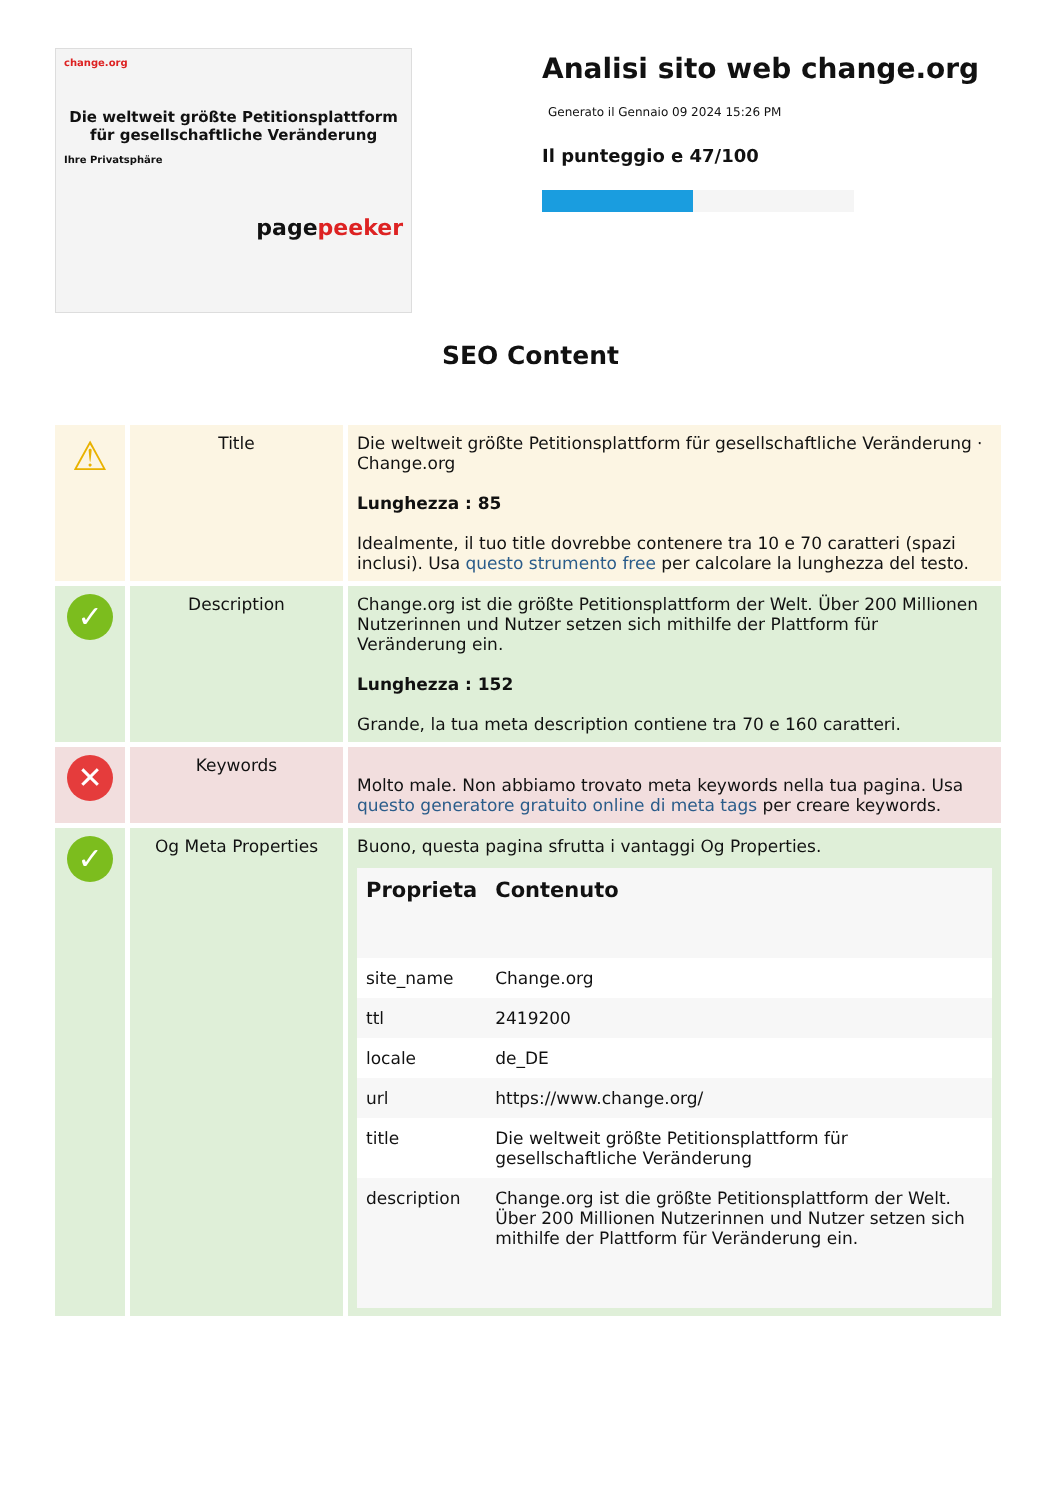change.org
Die weltweit größte Petitionsplattform für gesellschaftliche Veränderung
Ihre Privatsphäre
pagepeeker
Analisi sito web change.org
Generato il Gennaio 09 2024 15:26 PM
Il punteggio e 47/100
SEO Content
| ⚠ | Title | Die weltweit größte Petitionsplattform für gesellschaftliche Veränderung · Change.org Lunghezza : 85 Idealmente, il tuo title dovrebbe contenere tra 10 e 70 caratteri (spazi inclusi). Usa questo strumento free per calcolare la lunghezza del testo. |
| ✓ | Description | Change.org ist die größte Petitionsplattform der Welt. Über 200 Millionen Nutzerinnen und Nutzer setzen sich mithilfe der Plattform für Veränderung ein. Lunghezza : 152 Grande, la tua meta description contiene tra 70 e 160 caratteri. |
| ✕ | Keywords | Molto male. Non abbiamo trovato meta keywords nella tua pagina. Usa questo generatore gratuito online di meta tags per creare keywords. |
| ✓ | Og Meta Properties | Buono, questa pagina sfrutta i vantaggi Og Properties. / Proprieta / Contenuto / / --- / --- / / site_name / Change.org / / ttl / 2419200 / / locale / de_DE / / url / https://www.change.org/ / / title / Die weltweit größte Petitionsplattform für gesellschaftliche Veränderung / / description / Change.org ist die größte Petitionsplattform der Welt. Über 200 Millionen Nutzerinnen und Nutzer setzen sich mithilfe der Plattform für Veränderung ein. / |